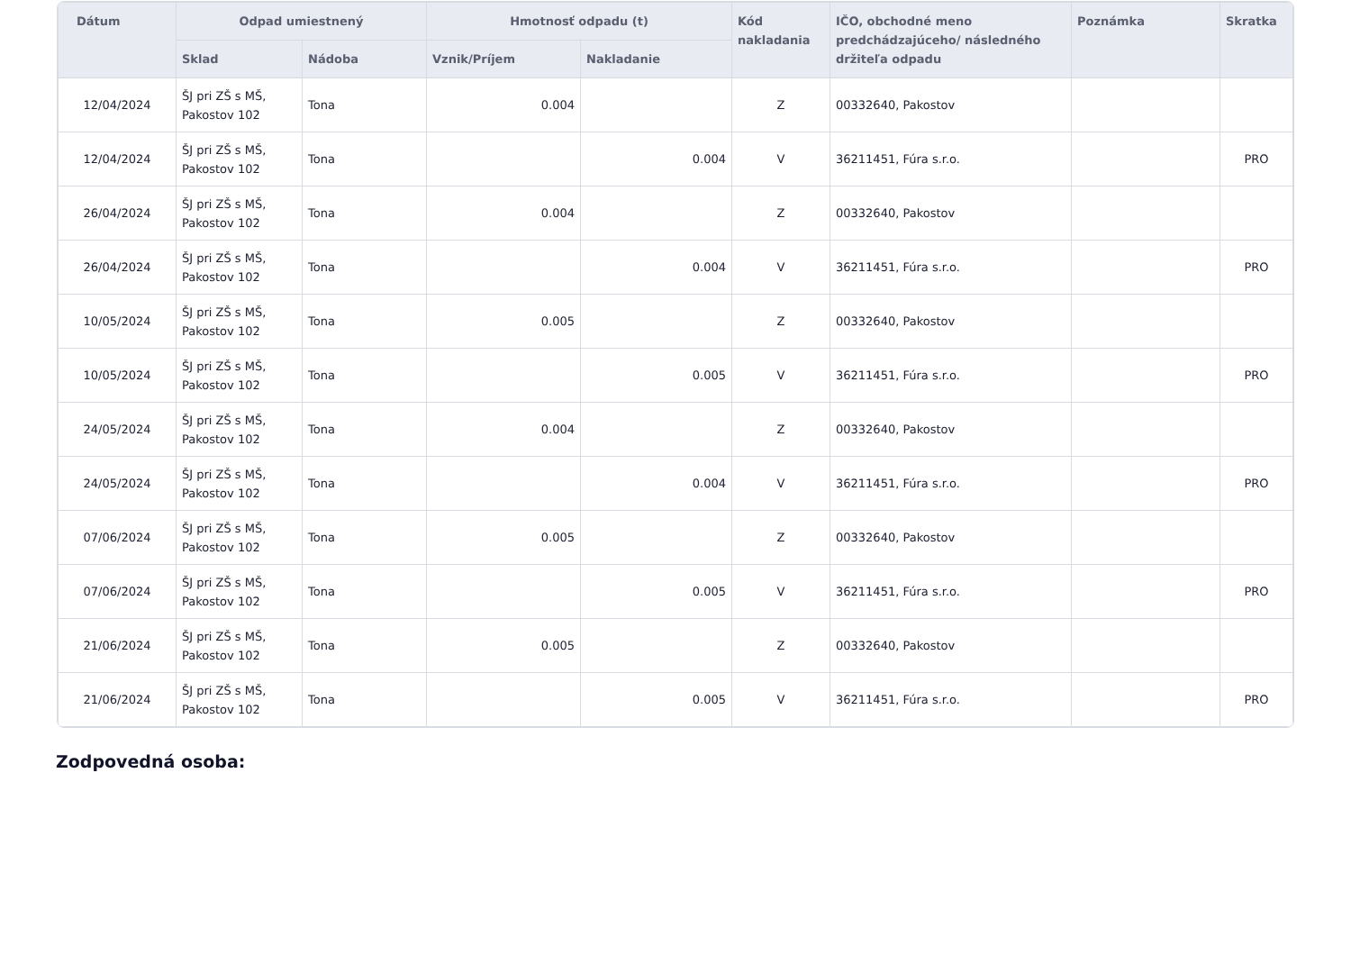| Dátum | Odpad umiestnený | | Hmotnosť odpadu (t) | | Kód nakladania | IČO, obchodné meno predchádzajúceho/ následného držiteľa odpadu | Poznámka | Skratka |
| --- | --- | --- | --- | --- | --- | --- | --- | --- |
| | Sklad | Nádoba | Vznik/Príjem | Nakladanie | | | | |
| 12/04/2024 | ŠJ pri ZŠ s MŠ, Pakostov 102 | Tona | 0.004 | | Z | 00332640, Pakostov | | |
| 12/04/2024 | ŠJ pri ZŠ s MŠ, Pakostov 102 | Tona | | 0.004 | V | 36211451, Fúra s.r.o. | | PRO |
| 26/04/2024 | ŠJ pri ZŠ s MŠ, Pakostov 102 | Tona | 0.004 | | Z | 00332640, Pakostov | | |
| 26/04/2024 | ŠJ pri ZŠ s MŠ, Pakostov 102 | Tona | | 0.004 | V | 36211451, Fúra s.r.o. | | PRO |
| 10/05/2024 | ŠJ pri ZŠ s MŠ, Pakostov 102 | Tona | 0.005 | | Z | 00332640, Pakostov | | |
| 10/05/2024 | ŠJ pri ZŠ s MŠ, Pakostov 102 | Tona | | 0.005 | V | 36211451, Fúra s.r.o. | | PRO |
| 24/05/2024 | ŠJ pri ZŠ s MŠ, Pakostov 102 | Tona | 0.004 | | Z | 00332640, Pakostov | | |
| 24/05/2024 | ŠJ pri ZŠ s MŠ, Pakostov 102 | Tona | | 0.004 | V | 36211451, Fúra s.r.o. | | PRO |
| 07/06/2024 | ŠJ pri ZŠ s MŠ, Pakostov 102 | Tona | 0.005 | | Z | 00332640, Pakostov | | |
| 07/06/2024 | ŠJ pri ZŠ s MŠ, Pakostov 102 | Tona | | 0.005 | V | 36211451, Fúra s.r.o. | | PRO |
| 21/06/2024 | ŠJ pri ZŠ s MŠ, Pakostov 102 | Tona | 0.005 | | Z | 00332640, Pakostov | | |
| 21/06/2024 | ŠJ pri ZŠ s MŠ, Pakostov 102 | Tona | | 0.005 | V | 36211451, Fúra s.r.o. | | PRO |
Zodpovedná osoba: